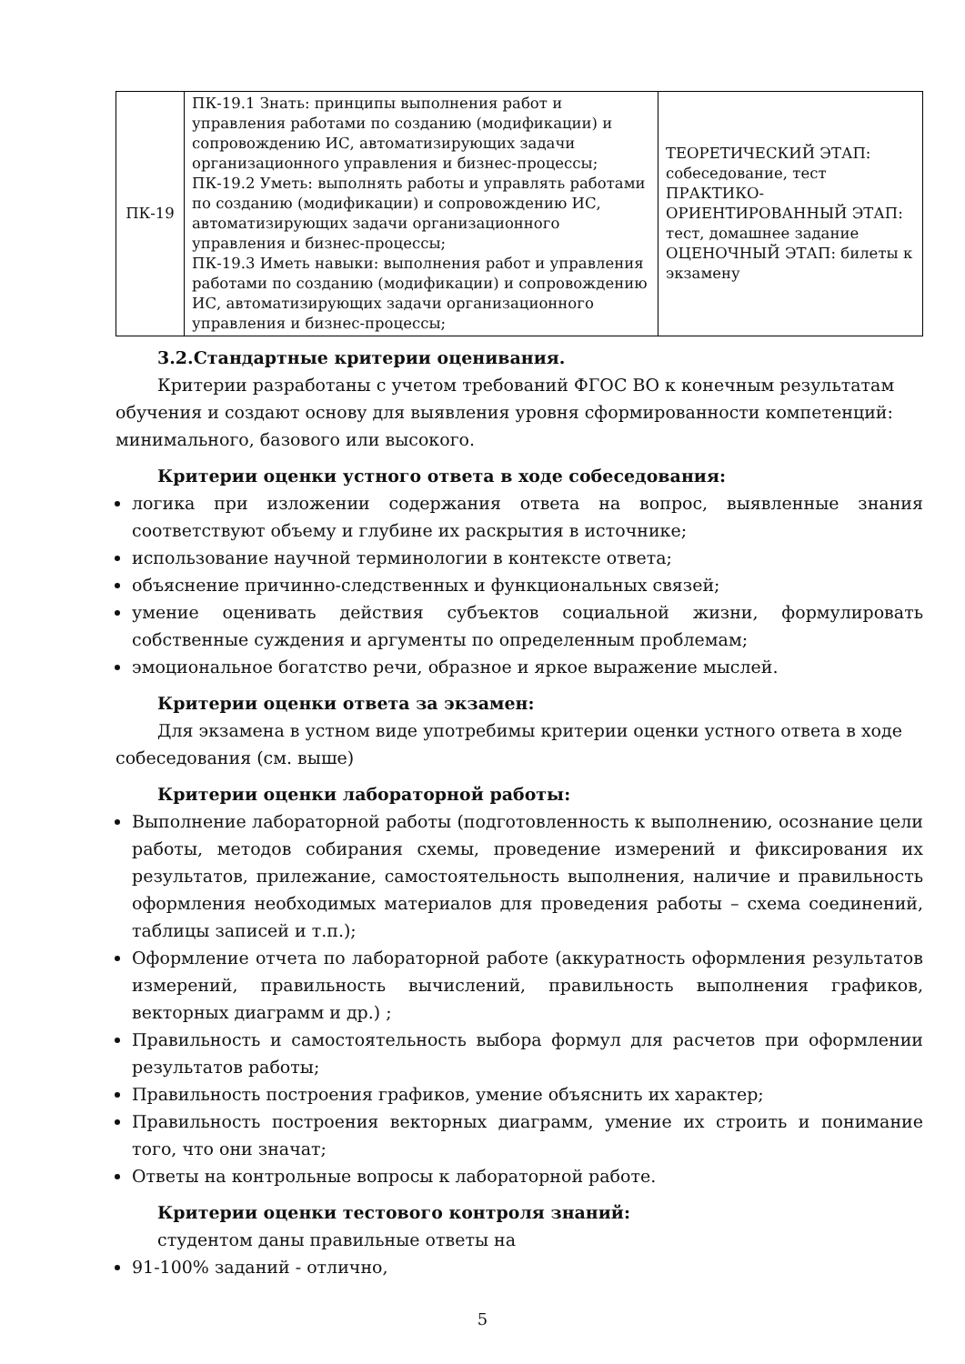| ПК-19 | ПК-19.1 Знать: принципы выполнения работ и управления работами по созданию (модификации) и сопровождению ИС, автоматизирующих задачи организационного управления и бизнес-процессы; ПК-19.2 Уметь: выполнять работы и управлять работами по созданию (модификации) и сопровождению ИС, автоматизирующих задачи организационного управления и бизнес-процессы; ПК-19.3 Иметь навыки: выполнения работ и управления работами по созданию (модификации) и сопровождению ИС, автоматизирующих задачи организационного управления и бизнес-процессы; | ТЕОРЕТИЧЕСКИЙ ЭТАП: собеседование, тест ПРАКТИКО-ОРИЕНТИРОВАННЫЙ ЭТАП: тест, домашнее задание ОЦЕНОЧНЫЙ ЭТАП: билеты к экзамену |
3.2.Стандартные критерии оценивания.
Критерии разработаны с учетом требований ФГОС ВО к конечным результатам обучения и создают основу для выявления уровня сформированности компетенций: минимального, базового или высокого.
Критерии оценки устного ответа в ходе собеседования:
логика при изложении содержания ответа на вопрос, выявленные знания соответствуют объему и глубине их раскрытия в источнике;
использование научной терминологии в контексте ответа;
объяснение причинно-следственных и функциональных связей;
умение оценивать действия субъектов социальной жизни, формулировать собственные суждения и аргументы по определенным проблемам;
эмоциональное богатство речи, образное и яркое выражение мыслей.
Критерии оценки ответа за экзамен:
Для экзамена в устном виде употребимы критерии оценки устного ответа в ходе собеседования (см. выше)
Критерии оценки лабораторной работы:
Выполнение лабораторной работы (подготовленность к выполнению, осознание цели работы, методов собирания схемы, проведение измерений и фиксирования их результатов, прилежание, самостоятельность выполнения, наличие и правильность оформления необходимых материалов для проведения работы – схема соединений, таблицы записей и т.п.);
Оформление отчета по лабораторной работе (аккуратность оформления результатов измерений, правильность вычислений, правильность выполнения графиков, векторных диаграмм и др.) ;
Правильность и самостоятельность выбора формул для расчетов при оформлении результатов работы;
Правильность построения графиков, умение объяснить их характер;
Правильность построения векторных диаграмм, умение их строить и понимание того, что они значат;
Ответы на контрольные вопросы к лабораторной работе.
Критерии оценки тестового контроля знаний:
студентом даны правильные ответы на
91-100% заданий - отлично,
5